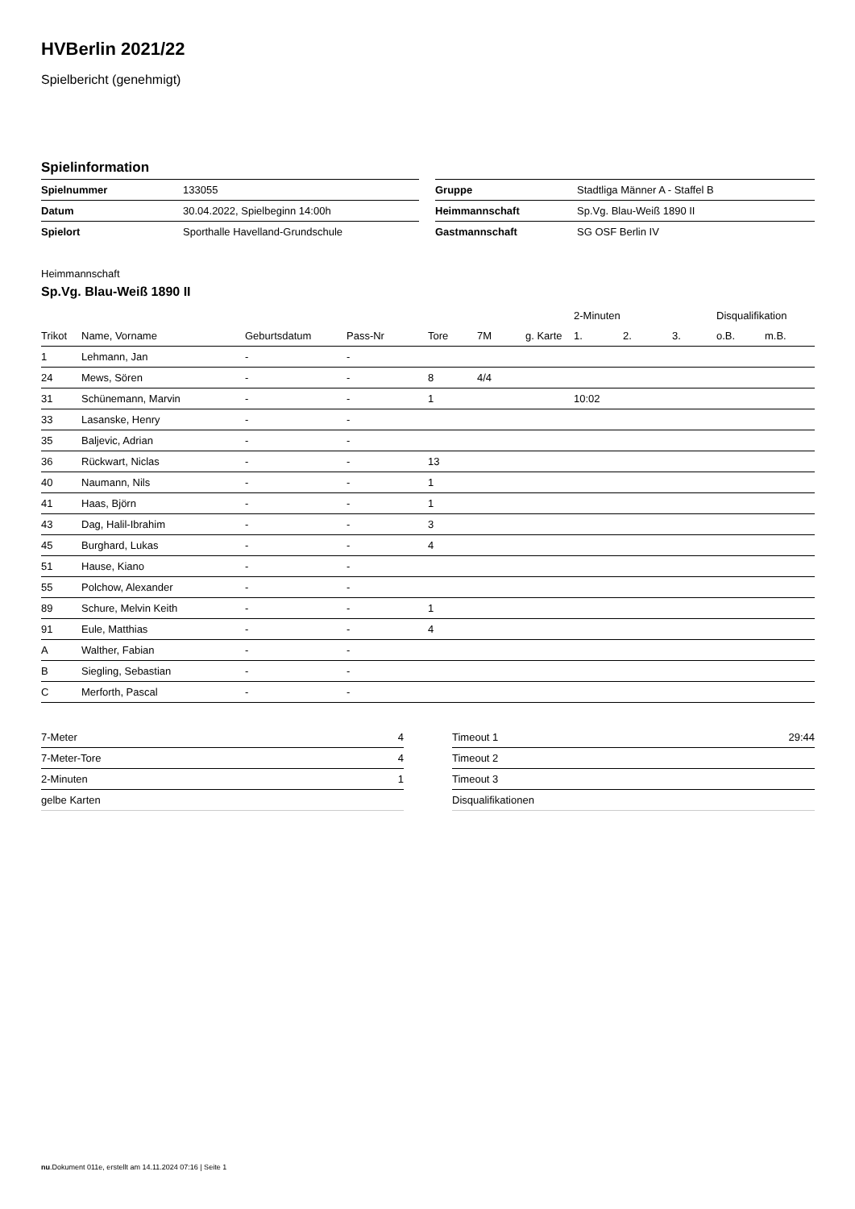HVBerlin 2021/22
Spielbericht (genehmigt)
Spielinformation
| Spielnummer | 133055 | | Gruppe | Stadtliga Männer A - Staffel B |
| Datum | 30.04.2022, Spielbeginn 14:00h | | Heimmannschaft | Sp.Vg. Blau-Weiß 1890 II |
| Spielort | Sporthalle Havelland-Grundschule | | Gastmannschaft | SG OSF Berlin IV |
Heimmannschaft
Sp.Vg. Blau-Weiß 1890 II
| | | | | | | | 2-Minuten | | | Disqualifikation | |
| Trikot | Name, Vorname | Geburtsdatum | Pass-Nr | Tore | 7M | g. Karte | 1. | 2. | 3. | o.B. | m.B. |
| 1 | Lehmann, Jan | - | - | | | | | | | | |
| 24 | Mews, Sören | - | - | 8 | 4/4 | | | | | | |
| 31 | Schünemann, Marvin | - | - | 1 | | | 10:02 | | | | |
| 33 | Lasanske, Henry | - | - | | | | | | | | |
| 35 | Baljevic, Adrian | - | - | | | | | | | | |
| 36 | Rückwart, Niclas | - | - | 13 | | | | | | | |
| 40 | Naumann, Nils | - | - | 1 | | | | | | | |
| 41 | Haas, Björn | - | - | 1 | | | | | | | |
| 43 | Dag, Halil-Ibrahim | - | - | 3 | | | | | | | |
| 45 | Burghard, Lukas | - | - | 4 | | | | | | | |
| 51 | Hause, Kiano | - | - | | | | | | | | |
| 55 | Polchow, Alexander | - | - | | | | | | | | |
| 89 | Schure, Melvin Keith | - | - | 1 | | | | | | | |
| 91 | Eule, Matthias | - | - | 4 | | | | | | | |
| A | Walther, Fabian | - | - | | | | | | | | |
| B | Siegling, Sebastian | - | - | | | | | | | | |
| C | Merforth, Pascal | - | - | | | | | | | | |
| 7-Meter | 4 |
| 7-Meter-Tore | 4 |
| 2-Minuten | 1 |
| gelbe Karten | |
| Timeout 1 | 29:44 |
| Timeout 2 | |
| Timeout 3 | |
| Disqualifikationen | |
nu.Dokument 011e, erstellt am 14.11.2024 07:16 | Seite 1